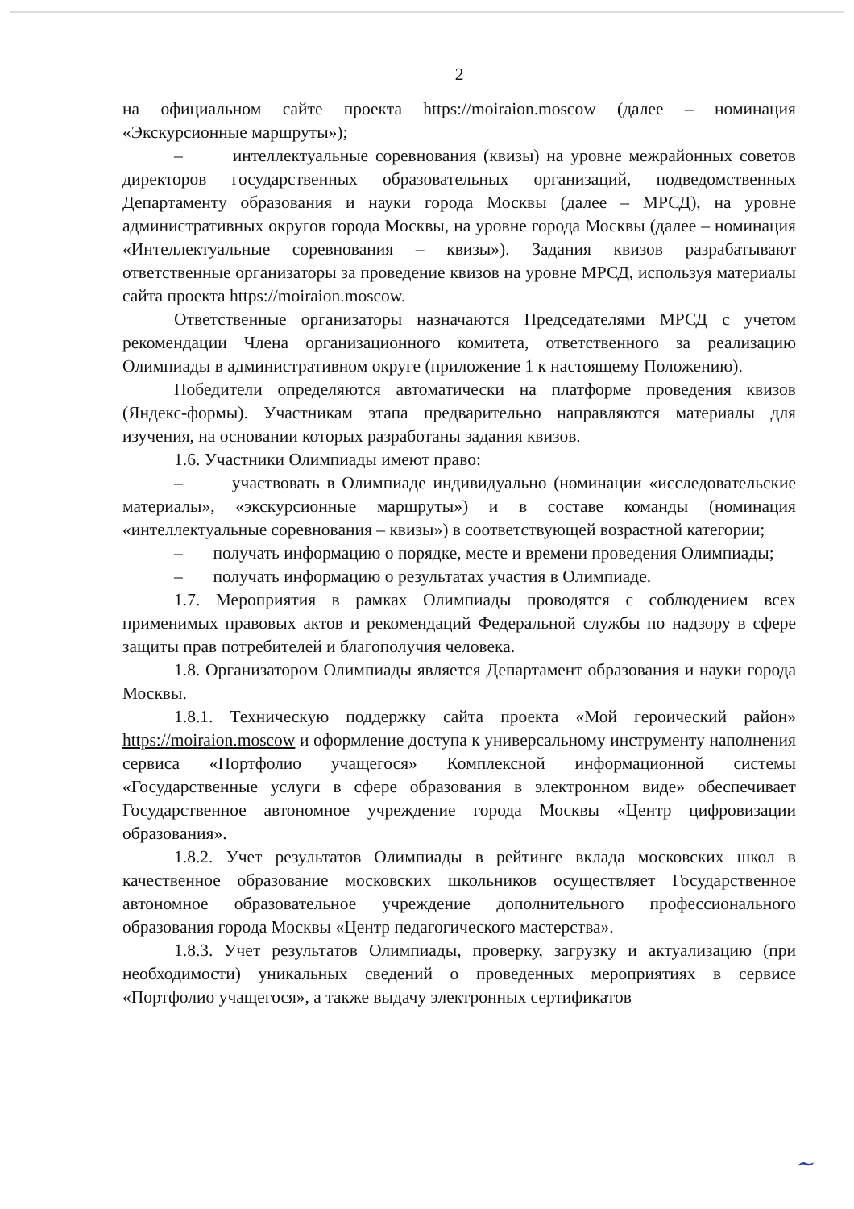2
на официальном сайте проекта https://moiraion.moscow (далее – номинация «Экскурсионные маршруты»);
– интеллектуальные соревнования (квизы) на уровне межрайонных советов директоров государственных образовательных организаций, подведомственных Департаменту образования и науки города Москвы (далее – МРСД), на уровне административных округов города Москвы, на уровне города Москвы (далее – номинация «Интеллектуальные соревнования – квизы»). Задания квизов разрабатывают ответственные организаторы за проведение квизов на уровне МРСД, используя материалы сайта проекта https://moiraion.moscow.
Ответственные организаторы назначаются Председателями МРСД с учетом рекомендации Члена организационного комитета, ответственного за реализацию Олимпиады в административном округе (приложение 1 к настоящему Положению).
Победители определяются автоматически на платформе проведения квизов (Яндекс-формы). Участникам этапа предварительно направляются материалы для изучения, на основании которых разработаны задания квизов.
1.6. Участники Олимпиады имеют право:
– участвовать в Олимпиаде индивидуально (номинации «исследовательские материалы», «экскурсионные маршруты») и в составе команды (номинация «интеллектуальные соревнования – квизы») в соответствующей возрастной категории;
– получать информацию о порядке, месте и времени проведения Олимпиады;
– получать информацию о результатах участия в Олимпиаде.
1.7. Мероприятия в рамках Олимпиады проводятся с соблюдением всех применимых правовых актов и рекомендаций Федеральной службы по надзору в сфере защиты прав потребителей и благополучия человека.
1.8. Организатором Олимпиады является Департамент образования и науки города Москвы.
1.8.1. Техническую поддержку сайта проекта «Мой героический район» https://moiraion.moscow и оформление доступа к универсальному инструменту наполнения сервиса «Портфолио учащегося» Комплексной информационной системы «Государственные услуги в сфере образования в электронном виде» обеспечивает Государственное автономное учреждение города Москвы «Центр цифровизации образования».
1.8.2. Учет результатов Олимпиады в рейтинге вклада московских школ в качественное образование московских школьников осуществляет Государственное автономное образовательное учреждение дополнительного профессионального образования города Москвы «Центр педагогического мастерства».
1.8.3. Учет результатов Олимпиады, проверку, загрузку и актуализацию (при необходимости) уникальных сведений о проведенных мероприятиях в сервисе «Портфолио учащегося», а также выдачу электронных сертификатов
~